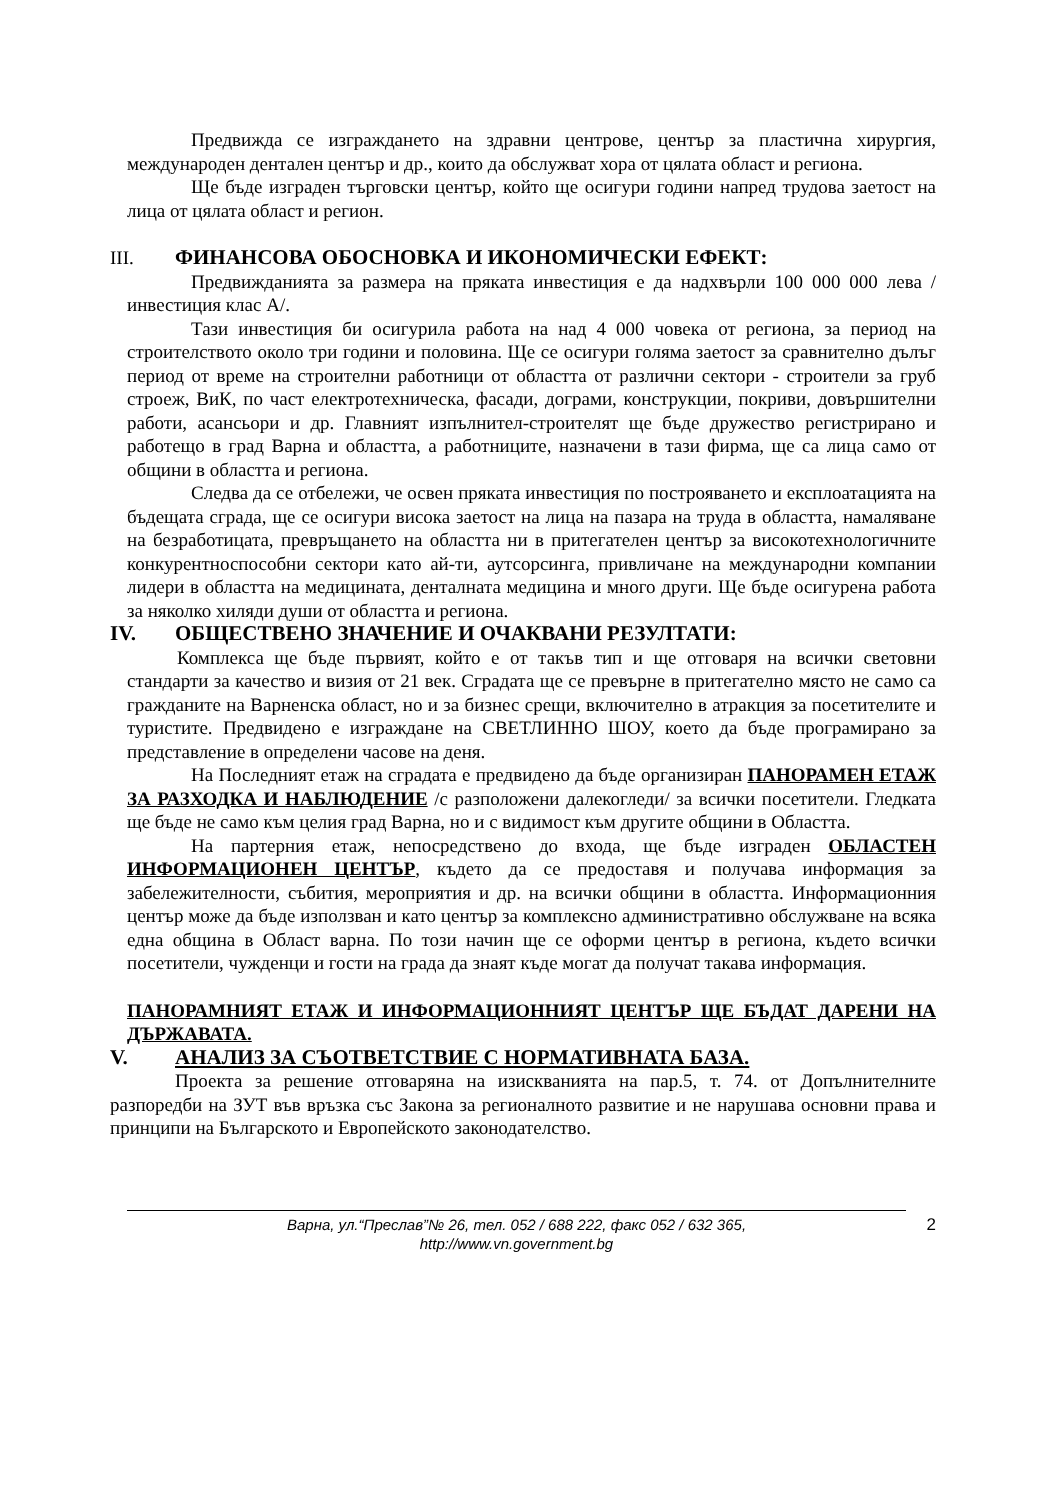Предвижда се изграждането на здравни центрове, център за пластична хирургия, международен дентален център и др., които да обслужват хора от цялата област и региона.
Ще бъде изграден търговски център, който ще осигури години напред трудова заетост на лица от цялата област и регион.
III. ФИНАНСОВА ОБОСНОВКА И ИКОНОМИЧЕСКИ ЕФЕКТ:
Предвижданията за размера на пряката инвестиция е да надхвърли 100 000 000 лева /инвестиция клас А/.
Тази инвестиция би осигурила работа на над 4 000 човека от региона, за период на строителството около три години и половина. Ще се осигури голяма заетост за сравнително дълъг период от време на строителни работници от областта от различни сектори - строители за груб строеж, ВиК, по част електротехническа, фасади, дограми, конструкции, покриви, довършителни работи, асансьори и др. Главният изпълнител-строителят ще бъде дружество регистрирано и работещо в град Варна и областта, а работниците, назначени в тази фирма, ще са лица само от общини в областта и региона.
Следва да се отбележи, че освен пряката инвестиция по построяването и експлоатацията на бъдещата сграда, ще се осигури висока заетост на лица на пазара на труда в областта, намаляване на безработицата, превръщането на областта ни в притегателен център за високотехнологичните конкурентноспособни сектори като ай-ти, аутсорсинга, привличане на международни компании лидери в областта на медицината, денталната медицина и много други. Ще бъде осигурена работа за няколко хиляди души от областта и региона.
IV. ОБЩЕСТВЕНО ЗНАЧЕНИЕ И ОЧАКВАНИ РЕЗУЛТАТИ:
Комплекса ще бъде първият, който е от такъв тип и ще отговаря на всички световни стандарти за качество и визия от 21 век. Сградата ще се превърне в притегателно място не само са гражданите на Варненска област, но и за бизнес срещи, включително в атракция за посетителите и туристите. Предвидено е изграждане на СВЕТЛИННО ШОУ, което да бъде програмирано за представление в определени часове на деня.
На Последният етаж на сградата е предвидено да бъде организиран ПАНОРАМЕН ЕТАЖ ЗА РАЗХОДКА И НАБЛЮДЕНИЕ /с разположени далекогледи/ за всички посетители. Гледката ще бъде не само към целия град Варна, но и с видимост към другите общини в Областта.
На партерния етаж, непосредствено до входа, ще бъде изграден ОБЛАСТЕН ИНФОРМАЦИОНЕН ЦЕНТЪР, където да се предоставя и получава информация за забележителности, събития, мероприятия и др. на всички общини в областта. Информационния център може да бъде използван и като център за комплексно административно обслужване на всяка една община в Област варна. По този начин ще се оформи център в региона, където всички посетители, чужденци и гости на града да знаят къде могат да получат такава информация.
ПАНОРАМНИЯТ ЕТАЖ И ИНФОРМАЦИОННИЯТ ЦЕНТЪР ЩЕ БЪДАТ ДАРЕНИ НА ДЪРЖАВАТА.
V. АНАЛИЗ ЗА СЪОТВЕТСТВИЕ С НОРМАТИВНАТА БАЗА.
Проекта за решение отговаряна на изискванията на пар.5, т. 74. от Допълнителните разпоредби на ЗУТ във връзка със Закона за регионалното развитие и не нарушава основни права и принципи на Българското и Европейското законодателство.
Варна, ул.“Преслав”№ 26, тел. 052 / 688 222, факс 052 / 632 365,
http://www.vn.government.bg
2